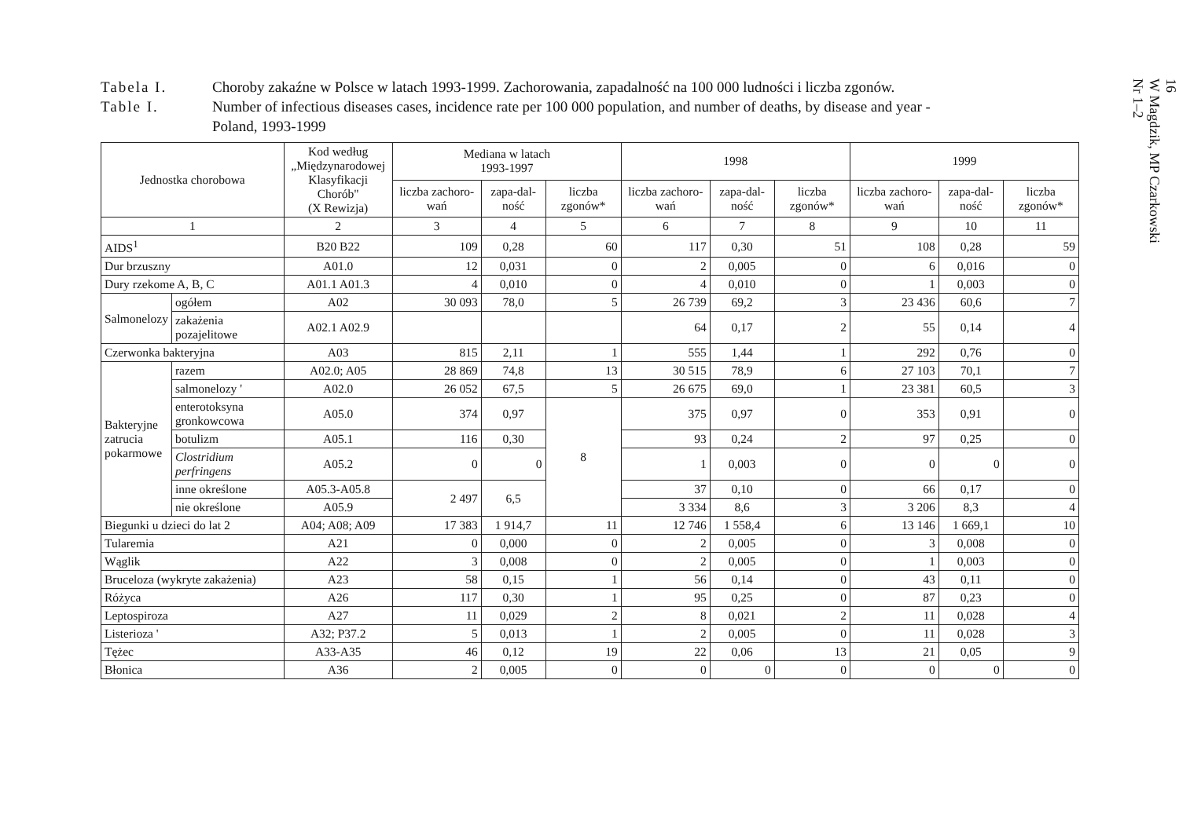Tabela I. Choroby zakaźne w Polsce w latach 1993-1999. Zachorowania, zapadalność na 100 000 ludności i liczba zgonów.
Table I. Number of infectious diseases cases, incidence rate per 100 000 population, and number of deaths, by disease and year -
Poland, 1993-1999
| Jednostka chorobowa | | Kod według „Międzynarodowej Klasyfikacji Chorób" (X Rewizja) | Mediana w latach 1993-1997 | | | 1998 | | | 1999 | | |
| --- | --- | --- | --- | --- | --- | --- | --- | --- | --- | --- | --- |
| | | | liczba zachoro-wań | zapa-dal-ność | liczba zgonów* | liczba zachoro-wań | zapa-dal-ność | liczba zgonów* | liczba zachoro-wań | zapa-dal-ność | liczba zgonów* |
| 1 | | 2 | 3 | 4 | 5 | 6 | 7 | 8 | 9 | 10 | 11 |
| AIDS<sup>1</sup> | | B20 B22 | 109 | 0,28 | 60 | 117 | 0,30 | 51 | 108 | 0,28 | 59 |
| Dur brzuszny | | A01.0 | 12 | 0,031 | 0 | 2 | 0,005 | 0 | 6 | 0,016 | 0 |
| Dury rzekome A, B, C | | A01.1 A01.3 | 4 | 0,010 | 0 | 4 | 0,010 | 0 | 1 | 0,003 | 0 |
| Salmonelozy | ogółem | A02 | 30 093 | 78,0 | 5 | 26 739 | 69,2 | 3 | 23 436 | 60,6 | 7 |
| | zakażenia pozajelitowe | A02.1 A02.9 | | | | 64 | 0,17 | 2 | 55 | 0,14 | 4 |
| Czerwonka bakteryjna | | A03 | 815 | 2,11 | 1 | 555 | 1,44 | 1 | 292 | 0,76 | 0 |
| Bakteryjne zatrucia pokarmowe | razem | A02.0; A05 | 28 869 | 74,8 | 13 | 30 515 | 78,9 | 6 | 27 103 | 70,1 | 7 |
| | salmonelozy ' | A02.0 | 26 052 | 67,5 | 5 | 26 675 | 69,0 | 1 | 23 381 | 60,5 | 3 |
| | enterotoksyna gronkowcowa | A05.0 | 374 | 0,97 | 8 | 375 | 0,97 | 0 | 353 | 0,91 | 0 |
| | botulizm | A05.1 | 116 | 0,30 | | 93 | 0,24 | 2 | 97 | 0,25 | 0 |
| | Clostridium perfringens | A05.2 | 0 | 0 | | 1 | 0,003 | 0 | 0 | 0 | 0 |
| | inne określone | A05.3-A05.8 | 2 497 | 6,5 | | 37 | 0,10 | 0 | 66 | 0,17 | 0 |
| | nie określone | A05.9 | | | | 3 334 | 8,6 | 3 | 3 206 | 8,3 | 4 |
| Biegunki u dzieci do lat 2 | | A04; A08; A09 | 17 383 | 1 914,7 | 11 | 12 746 | 1 558,4 | 6 | 13 146 | 1 669,1 | 10 |
| Tularemia | | A21 | 0 | 0,000 | 0 | 2 | 0,005 | 0 | 3 | 0,008 | 0 |
| Wąglik | | A22 | 3 | 0,008 | 0 | 2 | 0,005 | 0 | 1 | 0,003 | 0 |
| Bruceloza (wykryte zakażenia) | | A23 | 58 | 0,15 | 1 | 56 | 0,14 | 0 | 43 | 0,11 | 0 |
| Różyca | | A26 | 117 | 0,30 | 1 | 95 | 0,25 | 0 | 87 | 0,23 | 0 |
| Leptospiroza | | A27 | 11 | 0,029 | 2 | 8 | 0,021 | 2 | 11 | 0,028 | 4 |
| Listerioza ' | | A32; P37.2 | 5 | 0,013 | 1 | 2 | 0,005 | 0 | 11 | 0,028 | 3 |
| Tężec | | A33-A35 | 46 | 0,12 | 19 | 22 | 0,06 | 13 | 21 | 0,05 | 9 |
| Błonica | | A36 | 2 | 0,005 | 0 | 0 | 0 | 0 | 0 | 0 | 0 |
16
W Magdzik, MP Czarkowski
Nr 1–2